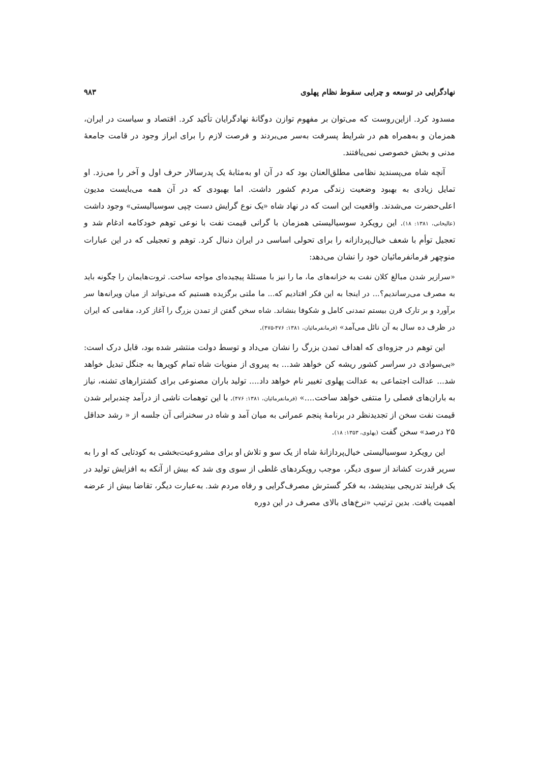نهادگرایی در توسعه و چرایی سقوط نظام پهلوی ۹۸۳
مسدود کرد. ازاین‌روست که می‌توان بر مفهوم توازن دوگانهٔ نهادگرایان تأکید کرد. اقتصاد و سیاست در ایران، همزمان و به‌همراه هم در شرایط پسرفت به‌سر می‌بردند و فرصت لازم را برای ابراز وجود در قامت جامعهٔ مدنی و بخش خصوصی نمی‌یافتند.
آنچه شاه می‌پسندید نظامی مطلق‌العنان بود که در آن او به‌مثابهٔ یک پدرسالار حرف اول و آخر را می‌زد. او تمایل زیادی به بهبود وضعیت زندگی مردم کشور داشت. اما بهبودی که در آن همه می‌بایست مدیون اعلی‌حضرت می‌شدند. واقعیت این است که در نهاد شاه «یک نوع گرایش دست چپی سوسیالیستی» وجود داشت (عالیخانی، ۱۳۸۱: ۱۸). این رویکرد سوسیالیستی همزمان با گرانی قیمت نفت با نوعی توهم خودکامه ادغام شد و تعجیل توأم با شعف خیال‌پردازانه را برای تحولی اساسی در ایران دنبال کرد. توهم و تعجیلی که در این عبارات منوچهر فرمانفرمائیان خود را نشان می‌دهد:
«سرازیر شدن مبالغ کلان نفت به خزانه‌های ما، ما را نیز با مسئلهٔ پیچیده‌ای مواجه ساخت. ثروت‌هایمان را چگونه باید به مصرف می‌رساندیم؟... در اینجا به این فکر افتادیم که... ما ملتی برگزیده هستیم که می‌تواند از میان ویرانه‌ها سر برآورد و بر تارک قرن بیستم تمدنی کامل و شکوفا بنشاند. شاه سخن گفتن از تمدن بزرگ را آغاز کرد، مقامی که ایران در ظرف ده سال به آن نائل می‌آمد» (فرمانفرمائیان، ۱۳۸۱: ۴۷۶-۴۷۵).
این توهم در جزوه‌ای که اهداف تمدن بزرگ را نشان می‌داد و توسط دولت منتشر شده بود، قابل درک است: «بی‌سوادی در سراسر کشور ریشه کن خواهد شد... به پیروی از منویات شاه تمام کویرها به جنگل تبدیل خواهد شد... عدالت اجتماعی به عدالت پهلوی تغییر نام خواهد داد.... تولید باران مصنوعی برای کشتزارهای تشنه، نیاز به باران‌های فصلی را منتفی خواهد ساخت....» (فرمانفرمائیان، ۱۳۸۱: ۴۷۶). با این توهمات ناشی از درآمد چندبرابر شدن قیمت نفت سخن از تجدیدنظر در برنامهٔ پنجم عمرانی به میان آمد و شاه در سخنرانی آن جلسه از « رشد حداقل ۲۵ درصد» سخن گفت (پهلوی، ۱۳۵۳: ۱۸).
این رویکرد سوسیالیستی خیال‌پردازانهٔ شاه از یک سو و تلاش او برای مشروعیت‌بخشی به کودتایی که او را به سریر قدرت کشاند از سوی دیگر، موجب رویکردهای غلطی از سوی وی شد که بیش از آنکه به افزایش تولید در یک فرایند تدریجی بیندیشد، به فکر گسترش مصرف‌گرایی و رفاه مردم شد. به‌عبارت دیگر، تقاضا بیش از عرضه اهمیت یافت. بدین ترتیب «نرخ‌های بالای مصرف در این دوره